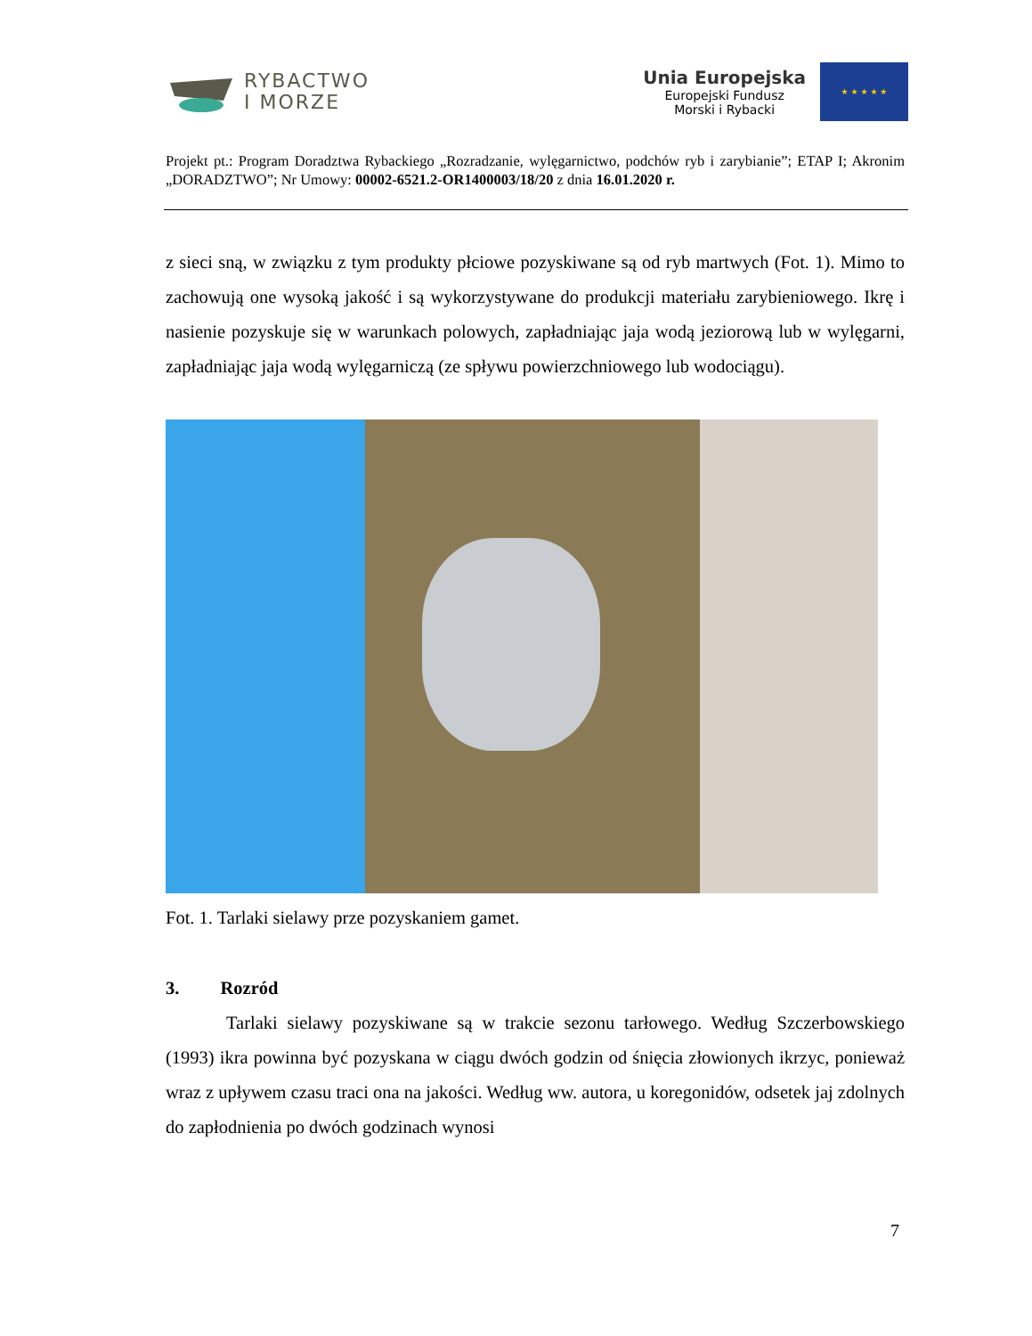RYBACTWO
I MORZE
Unia Europejska
Europejski Fundusz
Morski i Rybacki
★ ★ ★ ★ ★
Projekt pt.: Program Doradztwa Rybackiego „Rozradzanie, wylęgarnictwo, podchów ryb i zarybianie”; ETAP I; Akronim „DORADZTWO”; Nr Umowy: 00002-6521.2-OR1400003/18/20 z dnia 16.01.2020 r.
z sieci sną, w związku z tym produkty płciowe pozyskiwane są od ryb martwych (Fot. 1). Mimo to zachowują one wysoką jakość i są wykorzystywane do produkcji materiału zarybieniowego. Ikrę i nasienie pozyskuje się w warunkach polowych, zapładniając jaja wodą jeziorową lub w wylęgarni, zapładniając jaja wodą wylęgarniczą (ze spływu powierzchniowego lub wodociągu).
Fot. 1. Tarlaki sielawy prze pozyskaniem gamet.
3. Rozród
Tarlaki sielawy pozyskiwane są w trakcie sezonu tarłowego. Według Szczerbowskiego (1993) ikra powinna być pozyskana w ciągu dwóch godzin od śnięcia złowionych ikrzyc, ponieważ wraz z upływem czasu traci ona na jakości. Według ww. autora, u koregonidów, odsetek jaj zdolnych do zapłodnienia po dwóch godzinach wynosi
7